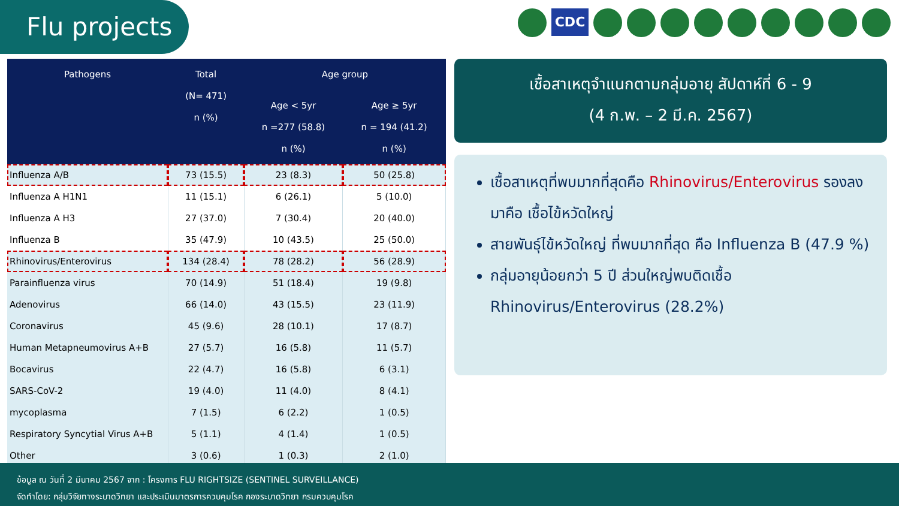Flu projects CDC
| Pathogens | Total (N= 471) n (%) | Age group | |
| --- | --- | --- | --- |
| | | Age < 5yr n =277 (58.8) n (%) | Age ≥ 5yr n = 194 (41.2) n (%) |
| Influenza A/B | 73 (15.5) | 23 (8.3) | 50 (25.8) |
| Influenza A H1N1 | 11 (15.1) | 6 (26.1) | 5 (10.0) |
| Influenza A H3 | 27 (37.0) | 7 (30.4) | 20 (40.0) |
| Influenza B | 35 (47.9) | 10 (43.5) | 25 (50.0) |
| Rhinovirus/Enterovirus | 134 (28.4) | 78 (28.2) | 56 (28.9) |
| Parainfluenza virus | 70 (14.9) | 51 (18.4) | 19 (9.8) |
| Adenovirus | 66 (14.0) | 43 (15.5) | 23 (11.9) |
| Coronavirus | 45 (9.6) | 28 (10.1) | 17 (8.7) |
| Human Metapneumovirus A+B | 27 (5.7) | 16 (5.8) | 11 (5.7) |
| Bocavirus | 22 (4.7) | 16 (5.8) | 6 (3.1) |
| SARS-CoV-2 | 19 (4.0) | 11 (4.0) | 8 (4.1) |
| mycoplasma | 7 (1.5) | 6 (2.2) | 1 (0.5) |
| Respiratory Syncytial Virus A+B | 5 (1.1) | 4 (1.4) | 1 (0.5) |
| Other | 3 (0.6) | 1 (0.3) | 2 (1.0) |
เชื้อสาเหตุจำแนกตามกลุ่มอายุ สัปดาห์ที่ 6 - 9
(4 ก.พ. – 2 มี.ค. 2567)
เชื้อสาเหตุที่พบมากที่สุดคือ Rhinovirus/Enterovirus รองลงมาคือ เชื้อไข้หวัดใหญ่
สายพันธุ์ไข้หวัดใหญ่ ที่พบมากที่สุด คือ Influenza B (47.9 %)
กลุ่มอายุน้อยกว่า 5 ปี ส่วนใหญ่พบติดเชื้อ Rhinovirus/Enterovirus (28.2%)
ข้อมูล ณ วันที่ 2 มีนาคม 2567 จาก : โครงการ FLU RIGHTSIZE (SENTINEL SURVEILLANCE)
จัดทำโดย: กลุ่มวิจัยทางระบาดวิทยา และประเมินมาตรการควบคุมโรค กองระบาดวิทยา กรมควบคุมโรค